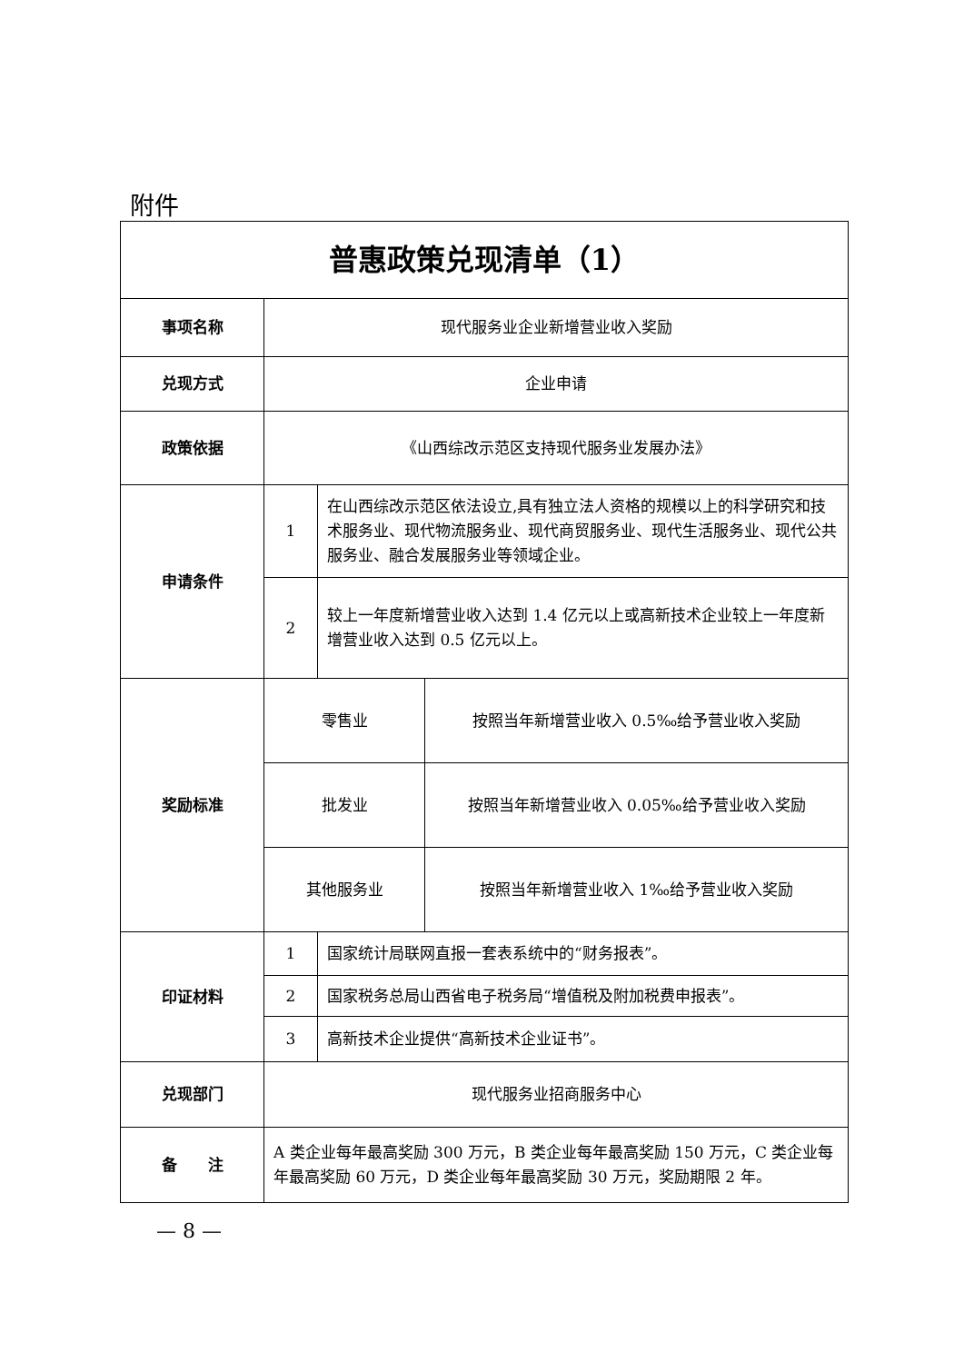附件
| 普惠政策兑现清单（1） | | | |
| 事项名称 | 现代服务业企业新增营业收入奖励 | | |
| 兑现方式 | 企业申请 | | |
| 政策依据 | 《山西综改示范区支持现代服务业发展办法》 | | |
| 申请条件 | 1 | 在山西综改示范区依法设立,具有独立法人资格的规模以上的科学研究和技术服务业、现代物流服务业、现代商贸服务业、现代生活服务业、现代公共服务业、融合发展服务业等领域企业。 | |
| | 2 | 较上一年度新增营业收入达到 1.4 亿元以上或高新技术企业较上一年度新增营业收入达到 0.5 亿元以上。 | |
| 奖励标准 | 零售业 | | 按照当年新增营业收入 0.5‰给予营业收入奖励 |
| | 批发业 | | 按照当年新增营业收入 0.05‰给予营业收入奖励 |
| | 其他服务业 | | 按照当年新增营业收入 1‰给予营业收入奖励 |
| 印证材料 | 1 | 国家统计局联网直报一套表系统中的“财务报表”。 | |
| | 2 | 国家税务总局山西省电子税务局“增值税及附加税费申报表”。 | |
| | 3 | 高新技术企业提供“高新技术企业证书”。 | |
| 兑现部门 | 现代服务业招商服务中心 | | |
| 备 注 | A 类企业每年最高奖励 300 万元，B 类企业每年最高奖励 150 万元，C 类企业每年最高奖励 60 万元，D 类企业每年最高奖励 30 万元，奖励期限 2 年。 | | |
— 8 —